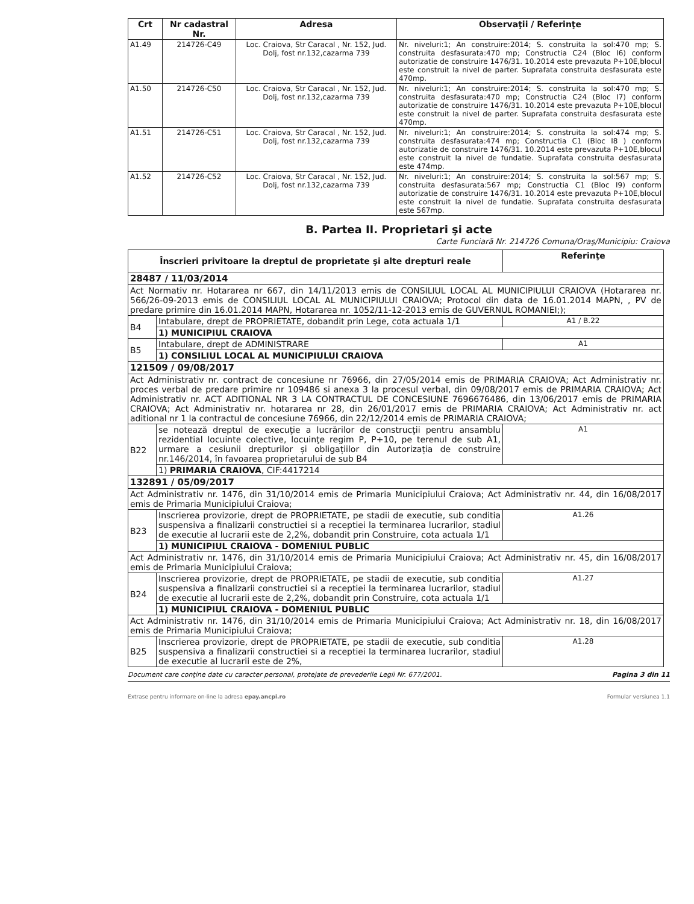| Crt | Nr cadastral Nr. | Adresa | Observaţii / Referinţe |
| --- | --- | --- | --- |
| A1.49 | 214726-C49 | Loc. Craiova, Str Caracal , Nr. 152, Jud. Dolj, fost nr.132,cazarma 739 | Nr. niveluri:1; An construire:2014; S. construita la sol:470 mp; S. construita desfasurata:470 mp; Constructia C24 (Bloc I6) conform autorizatie de construire 1476/31. 10.2014 este prevazuta P+10E,blocul este construit la nivel de parter. Suprafata construita desfasurata este 470mp. |
| A1.50 | 214726-C50 | Loc. Craiova, Str Caracal , Nr. 152, Jud. Dolj, fost nr.132,cazarma 739 | Nr. niveluri:1; An construire:2014; S. construita la sol:470 mp; S. construita desfasurata:470 mp; Constructia C24 (Bloc I7) conform autorizatie de construire 1476/31. 10.2014 este prevazuta P+10E,blocul este construit la nivel de parter. Suprafata construita desfasurata este 470mp. |
| A1.51 | 214726-C51 | Loc. Craiova, Str Caracal , Nr. 152, Jud. Dolj, fost nr.132,cazarma 739 | Nr. niveluri:1; An construire:2014; S. construita la sol:474 mp; S. construita desfasurata:474 mp; Constructia C1 (Bloc I8 ) conform autorizatie de construire 1476/31. 10.2014 este prevazuta P+10E,blocul este construit la nivel de fundatie. Suprafata construita desfasurata este 474mp. |
| A1.52 | 214726-C52 | Loc. Craiova, Str Caracal , Nr. 152, Jud. Dolj, fost nr.132,cazarma 739 | Nr. niveluri:1; An construire:2014; S. construita la sol:567 mp; S. construita desfasurata:567 mp; Constructia C1 (Bloc I9) conform autorizatie de construire 1476/31. 10.2014 este prevazuta P+10E,blocul este construit la nivel de fundatie. Suprafata construita desfasurata este 567mp. |
B. Partea II. Proprietari şi acte
Carte Funciară Nr. 214726 Comuna/Oraş/Municipiu: Craiova
| Înscrieri privitoare la dreptul de proprietate şi alte drepturi reale | | Referinţe |
| --- | --- | --- |
| 28487 / 11/03/2014 | | |
| Act Normativ nr. Hotararea nr 667, din 14/11/2013 emis de CONSILIUL LOCAL AL MUNICIPIULUI CRAIOVA (Hotararea nr. 566/26-09-2013 emis de CONSILIUL LOCAL AL MUNICIPIULUI CRAIOVA; Protocol din data de 16.01.2014 MAPN, , PV de predare primire din 16.01.2014 MAPN, Hotararea nr. 1052/11-12-2013 emis de GUVERNUL ROMANIEI;); | | |
| B4 | Intabulare, drept de PROPRIETATE, dobandit prin Lege, cota actuala 1/1 | A1 / B.22 |
| | 1) MUNICIPIUL CRAIOVA | |
| B5 | Intabulare, drept de ADMINISTRARE | A1 |
| | 1) CONSILIUL LOCAL AL MUNICIPIULUI CRAIOVA | |
| 121509 / 09/08/2017 | | |
| Act Administrativ nr. contract de concesiune nr 76966, din 27/05/2014 emis de PRIMARIA CRAIOVA; Act Administrativ nr. proces verbal de predare primire nr 109486 si anexa 3 la procesul verbal, din 09/08/2017 emis de PRIMARIA CRAIOVA; Act Administrativ nr. ACT ADITIONAL NR 3 LA CONTRACTUL DE CONCESIUNE 7696676486, din 13/06/2017 emis de PRIMARIA CRAIOVA; Act Administrativ nr. hotararea nr 28, din 26/01/2017 emis de PRIMARIA CRAIOVA; Act Administrativ nr. act aditional nr 1 la contractul de concesiune 76966, din 22/12/2014 emis de PRIMARIA CRAIOVA; | | |
| B22 | se notează dreptul de execuţie a lucrărilor de construcţii pentru ansamblu rezidential locuinte colective, locuinţe regim P, P+10, pe terenul de sub A1, urmare a cesiunii drepturilor și obligațiilor din Autorizația de construire nr.146/2014, în favoarea proprietarului de sub B4 | A1 |
| | 1) PRIMARIA CRAIOVA , CIF:4417214 | |
| 132891 / 05/09/2017 | | |
| Act Administrativ nr. 1476, din 31/10/2014 emis de Primaria Municipiului Craiova; Act Administrativ nr. 44, din 16/08/2017 emis de Primaria Municipiului Craiova; | | |
| B23 | Inscrierea provizorie, drept de PROPRIETATE, pe stadii de executie, sub conditia suspensiva a finalizarii constructiei si a receptiei la terminarea lucrarilor, stadiul de executie al lucrarii este de 2,2%, dobandit prin Construire, cota actuala 1/1 | A1.26 |
| | 1) MUNICIPIUL CRAIOVA - DOMENIUL PUBLIC | |
| Act Administrativ nr. 1476, din 31/10/2014 emis de Primaria Municipiului Craiova; Act Administrativ nr. 45, din 16/08/2017 emis de Primaria Municipiului Craiova; | | |
| B24 | Inscrierea provizorie, drept de PROPRIETATE, pe stadii de executie, sub conditia suspensiva a finalizarii constructiei si a receptiei la terminarea lucrarilor, stadiul de executie al lucrarii este de 2,2%, dobandit prin Construire, cota actuala 1/1 | A1.27 |
| | 1) MUNICIPIUL CRAIOVA - DOMENIUL PUBLIC | |
| Act Administrativ nr. 1476, din 31/10/2014 emis de Primaria Municipiului Craiova; Act Administrativ nr. 18, din 16/08/2017 emis de Primaria Municipiului Craiova; | | |
| B25 | Inscrierea provizorie, drept de PROPRIETATE, pe stadii de executie, sub conditia suspensiva a finalizarii constructiei si a receptiei la terminarea lucrarilor, stadiul de executie al lucrarii este de 2%, | A1.28 |
Document care conţine date cu caracter personal, protejate de prevederile Legii Nr. 677/2001. Pagina 3 din 11
Extrase pentru informare on-line la adresa epay.ancpi.ro Formular versiunea 1.1